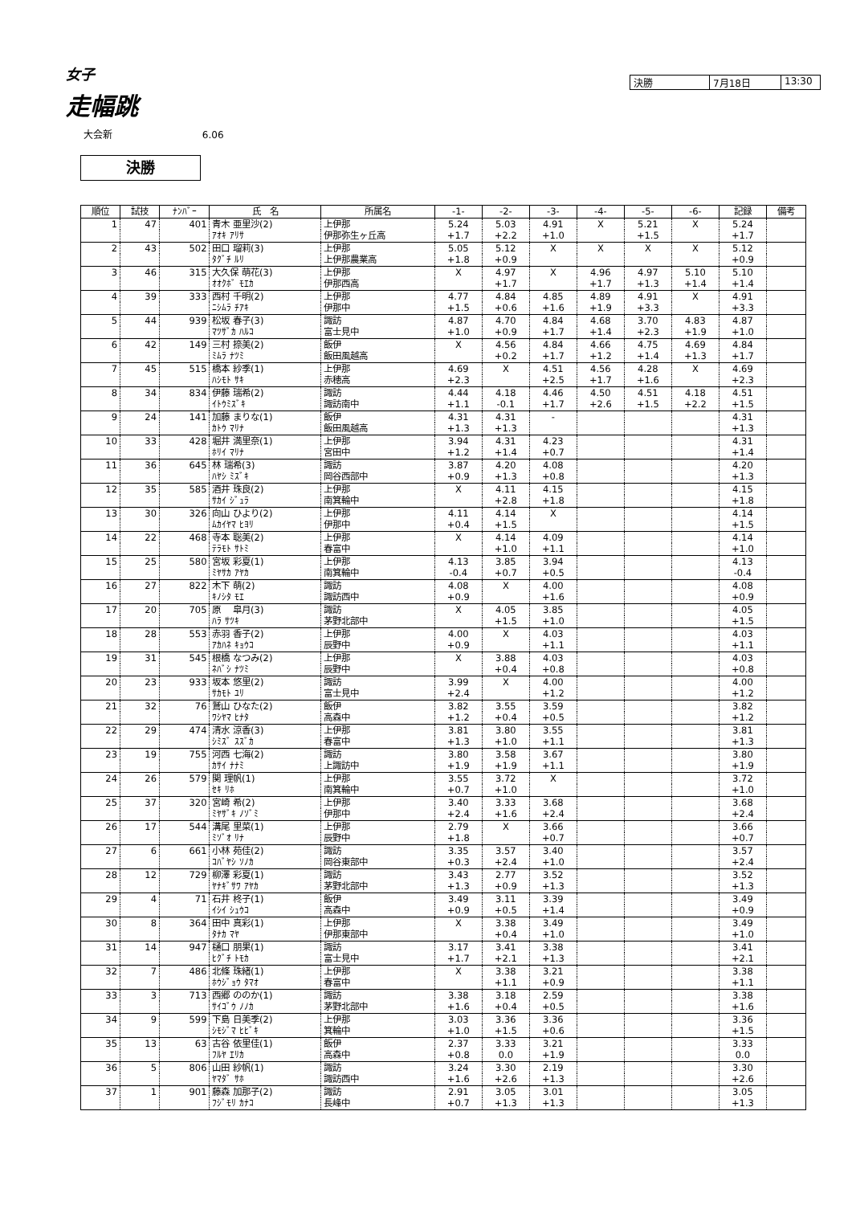女子
走幅跳
決勝 7月18日 13:30
大会新 6.06
決勝
| 順位 | 試技 | ﾅﾝﾊﾞｰ | 氏 名 | 所属名 | -1- | -2- | -3- | -4- | -5- | -6- | 記録 | 備考 |
| --- | --- | --- | --- | --- | --- | --- | --- | --- | --- | --- | --- | --- |
| 1 | 47 | 401 | 青木 亜里沙(2) | 上伊那 | 5.24 | 5.03 | 4.91 | X | 5.21 | X | 5.24 | |
| | | | ｱｵｷ ｱﾘｻ | 伊那弥生ヶ丘高 | +1.7 | +2.2 | +1.0 | | +1.5 | | +1.7 | |
| 2 | 43 | 502 | 田口 瑠莉(3) | 上伊那 | 5.05 | 5.12 | X | X | X | X | 5.12 | |
| | | | ﾀｸﾞﾁ ﾙﾘ | 上伊那農業高 | +1.8 | +0.9 | | | | | +0.9 | |
| 3 | 46 | 315 | 大久保 萌花(3) | 上伊那 | X | 4.97 | X | 4.96 | 4.97 | 5.10 | 5.10 | |
| | | | ｵｵｸﾎﾞ ﾓｴｶ | 伊那西高 | | +1.7 | | +1.7 | +1.3 | +1.4 | +1.4 | |
| 4 | 39 | 333 | 西村 千明(2) | 上伊那 | 4.77 | 4.84 | 4.85 | 4.89 | 4.91 | X | 4.91 | |
| | | | ﾆｼﾑﾗ ﾁｱｷ | 伊那中 | +1.5 | +0.6 | +1.6 | +1.9 | +3.3 | | +3.3 | |
| 5 | 44 | 939 | 松坂 春子(3) | 諏訪 | 4.87 | 4.70 | 4.84 | 4.68 | 3.70 | 4.83 | 4.87 | |
| | | | ﾏﾂｻﾞｶ ﾊﾙｺ | 富士見中 | +1.0 | +0.9 | +1.7 | +1.4 | +2.3 | +1.9 | +1.0 | |
| 6 | 42 | 149 | 三村 捺美(2) | 飯伊 | X | 4.56 | 4.84 | 4.66 | 4.75 | 4.69 | 4.84 | |
| | | | ﾐﾑﾗ ﾅﾂﾐ | 飯田風越高 | | +0.2 | +1.7 | +1.2 | +1.4 | +1.3 | +1.7 | |
| 7 | 45 | 515 | 橋本 紗季(1) | 上伊那 | 4.69 | X | 4.51 | 4.56 | 4.28 | X | 4.69 | |
| | | | ﾊｼﾓﾄ ｻｷ | 赤穂高 | +2.3 | | +2.5 | +1.7 | +1.6 | | +2.3 | |
| 8 | 34 | 834 | 伊藤 瑞希(2) | 諏訪 | 4.44 | 4.18 | 4.46 | 4.50 | 4.51 | 4.18 | 4.51 | |
| | | | ｲﾄｳﾐｽﾞｷ | 諏訪南中 | +1.1 | -0.1 | +1.7 | +2.6 | +1.5 | +2.2 | +1.5 | |
| 9 | 24 | 141 | 加藤 まりな(1) | 飯伊 | 4.31 | 4.31 | - | | | | 4.31 | |
| | | | ｶﾄｳ ﾏﾘﾅ | 飯田風越高 | +1.3 | +1.3 | | | | | +1.3 | |
| 10 | 33 | 428 | 堀井 満里奈(1) | 上伊那 | 3.94 | 4.31 | 4.23 | | | | 4.31 | |
| | | | ﾎﾘｲ ﾏﾘﾅ | 宮田中 | +1.2 | +1.4 | +0.7 | | | | +1.4 | |
| 11 | 36 | 645 | 林 瑞希(3) | 諏訪 | 3.87 | 4.20 | 4.08 | | | | 4.20 | |
| | | | ﾊﾔｼ ﾐｽﾞｷ | 岡谷西部中 | +0.9 | +1.3 | +0.8 | | | | +1.3 | |
| 12 | 35 | 585 | 酒井 珠良(2) | 上伊那 | X | 4.11 | 4.15 | | | | 4.15 | |
| | | | ｻｶｲ ｼﾞｭﾗ | 南箕輪中 | | +2.8 | +1.8 | | | | +1.8 | |
| 13 | 30 | 326 | 向山 ひより(2) | 上伊那 | 4.11 | 4.14 | X | | | | 4.14 | |
| | | | ﾑｶｲﾔﾏ ﾋﾖﾘ | 伊那中 | +0.4 | +1.5 | | | | | +1.5 | |
| 14 | 22 | 468 | 寺本 聡美(2) | 上伊那 | X | 4.14 | 4.09 | | | | 4.14 | |
| | | | ﾃﾗﾓﾄ ｻﾄﾐ | 春富中 | | +1.0 | +1.1 | | | | +1.0 | |
| 15 | 25 | 580 | 宮坂 彩夏(1) | 上伊那 | 4.13 | 3.85 | 3.94 | | | | 4.13 | |
| | | | ﾐﾔｻｶ ｱﾔｶ | 南箕輪中 | -0.4 | +0.7 | +0.5 | | | | -0.4 | |
| 16 | 27 | 822 | 木下 萌(2) | 諏訪 | 4.08 | X | 4.00 | | | | 4.08 | |
| | | | ｷﾉｼﾀ ﾓｴ | 諏訪西中 | +0.9 | | +1.6 | | | | +0.9 | |
| 17 | 20 | 705 | 原 皐月(3) | 諏訪 | X | 4.05 | 3.85 | | | | 4.05 | |
| | | | ﾊﾗ ｻﾂｷ | 茅野北部中 | | +1.5 | +1.0 | | | | +1.5 | |
| 18 | 28 | 553 | 赤羽 香子(2) | 上伊那 | 4.00 | X | 4.03 | | | | 4.03 | |
| | | | ｱｶﾊﾈ ｷｮｳｺ | 辰野中 | +0.9 | | +1.1 | | | | +1.1 | |
| 19 | 31 | 545 | 根橋 なつみ(2) | 上伊那 | X | 3.88 | 4.03 | | | | 4.03 | |
| | | | ﾈﾊﾞｼ ﾅﾂﾐ | 辰野中 | | +0.4 | +0.8 | | | | +0.8 | |
| 20 | 23 | 933 | 坂本 悠里(2) | 諏訪 | 3.99 | X | 4.00 | | | | 4.00 | |
| | | | ｻｶﾓﾄ ﾕﾘ | 富士見中 | +2.4 | | +1.2 | | | | +1.2 | |
| 21 | 32 | 76 | 鷲山 ひなた(2) | 飯伊 | 3.82 | 3.55 | 3.59 | | | | 3.82 | |
| | | | ﾜｼﾔﾏ ﾋﾅﾀ | 高森中 | +1.2 | +0.4 | +0.5 | | | | +1.2 | |
| 22 | 29 | 474 | 清水 涼香(3) | 上伊那 | 3.81 | 3.80 | 3.55 | | | | 3.81 | |
| | | | ｼﾐｽﾞ ｽｽﾞｶ | 春富中 | +1.3 | +1.0 | +1.1 | | | | +1.3 | |
| 23 | 19 | 755 | 河西 七海(2) | 諏訪 | 3.80 | 3.58 | 3.67 | | | | 3.80 | |
| | | | ｶｻｲ ﾅﾅﾐ | 上諏訪中 | +1.9 | +1.9 | +1.1 | | | | +1.9 | |
| 24 | 26 | 579 | 関 理帆(1) | 上伊那 | 3.55 | 3.72 | X | | | | 3.72 | |
| | | | ｾｷ ﾘﾎ | 南箕輪中 | +0.7 | +1.0 | | | | | +1.0 | |
| 25 | 37 | 320 | 宮崎 希(2) | 上伊那 | 3.40 | 3.33 | 3.68 | | | | 3.68 | |
| | | | ﾐﾔｻﾞｷ ﾉｿﾞﾐ | 伊那中 | +2.4 | +1.6 | +2.4 | | | | +2.4 | |
| 26 | 17 | 544 | 溝尾 里菜(1) | 上伊那 | 2.79 | X | 3.66 | | | | 3.66 | |
| | | | ﾐｿﾞｵ ﾘﾅ | 辰野中 | +1.8 | | +0.7 | | | | +0.7 | |
| 27 | 6 | 661 | 小林 苑佳(2) | 諏訪 | 3.35 | 3.57 | 3.40 | | | | 3.57 | |
| | | | ｺﾊﾞﾔｼ ｿﾉｶ | 岡谷東部中 | +0.3 | +2.4 | +1.0 | | | | +2.4 | |
| 28 | 12 | 729 | 柳澤 彩夏(1) | 諏訪 | 3.43 | 2.77 | 3.52 | | | | 3.52 | |
| | | | ﾔﾅｷﾞｻﾜ ｱﾔｶ | 茅野北部中 | +1.3 | +0.9 | +1.3 | | | | +1.3 | |
| 29 | 4 | 71 | 石井 柊子(1) | 飯伊 | 3.49 | 3.11 | 3.39 | | | | 3.49 | |
| | | | ｲｼｲ ｼｭｳｺ | 高森中 | +0.9 | +0.5 | +1.4 | | | | +0.9 | |
| 30 | 8 | 364 | 田中 真彩(1) | 上伊那 | X | 3.38 | 3.49 | | | | 3.49 | |
| | | | ﾀﾅｶ ﾏﾔ | 伊那東部中 | | +0.4 | +1.0 | | | | +1.0 | |
| 31 | 14 | 947 | 樋口 朋果(1) | 諏訪 | 3.17 | 3.41 | 3.38 | | | | 3.41 | |
| | | | ﾋｸﾞﾁ ﾄﾓｶ | 富士見中 | +1.7 | +2.1 | +1.3 | | | | +2.1 | |
| 32 | 7 | 486 | 北條 珠緒(1) | 上伊那 | X | 3.38 | 3.21 | | | | 3.38 | |
| | | | ﾎｳｼﾞｮｳ ﾀﾏｵ | 春富中 | | +1.1 | +0.9 | | | | +1.1 | |
| 33 | 3 | 713 | 西郷 ののか(1) | 諏訪 | 3.38 | 3.18 | 2.59 | | | | 3.38 | |
| | | | ｻｲｺﾞｳ ﾉﾉｶ | 茅野北部中 | +1.6 | +0.4 | +0.5 | | | | +1.6 | |
| 34 | 9 | 599 | 下島 日美季(2) | 上伊那 | 3.03 | 3.36 | 3.36 | | | | 3.36 | |
| | | | ｼﾓｼﾞﾏ ﾋﾋﾞｷ | 箕輪中 | +1.0 | +1.5 | +0.6 | | | | +1.5 | |
| 35 | 13 | 63 | 古谷 依里佳(1) | 飯伊 | 2.37 | 3.33 | 3.21 | | | | 3.33 | |
| | | | ﾌﾙﾔ ｴﾘｶ | 高森中 | +0.8 | 0.0 | +1.9 | | | | 0.0 | |
| 36 | 5 | 806 | 山田 紗帆(1) | 諏訪 | 3.24 | 3.30 | 2.19 | | | | 3.30 | |
| | | | ﾔﾏﾀﾞ ｻﾎ | 諏訪西中 | +1.6 | +2.6 | +1.3 | | | | +2.6 | |
| 37 | 1 | 901 | 藤森 加那子(2) | 諏訪 | 2.91 | 3.05 | 3.01 | | | | 3.05 | |
| | | | ﾌｼﾞﾓﾘ ｶﾅｺ | 長峰中 | +0.7 | +1.3 | +1.3 | | | | +1.3 | |